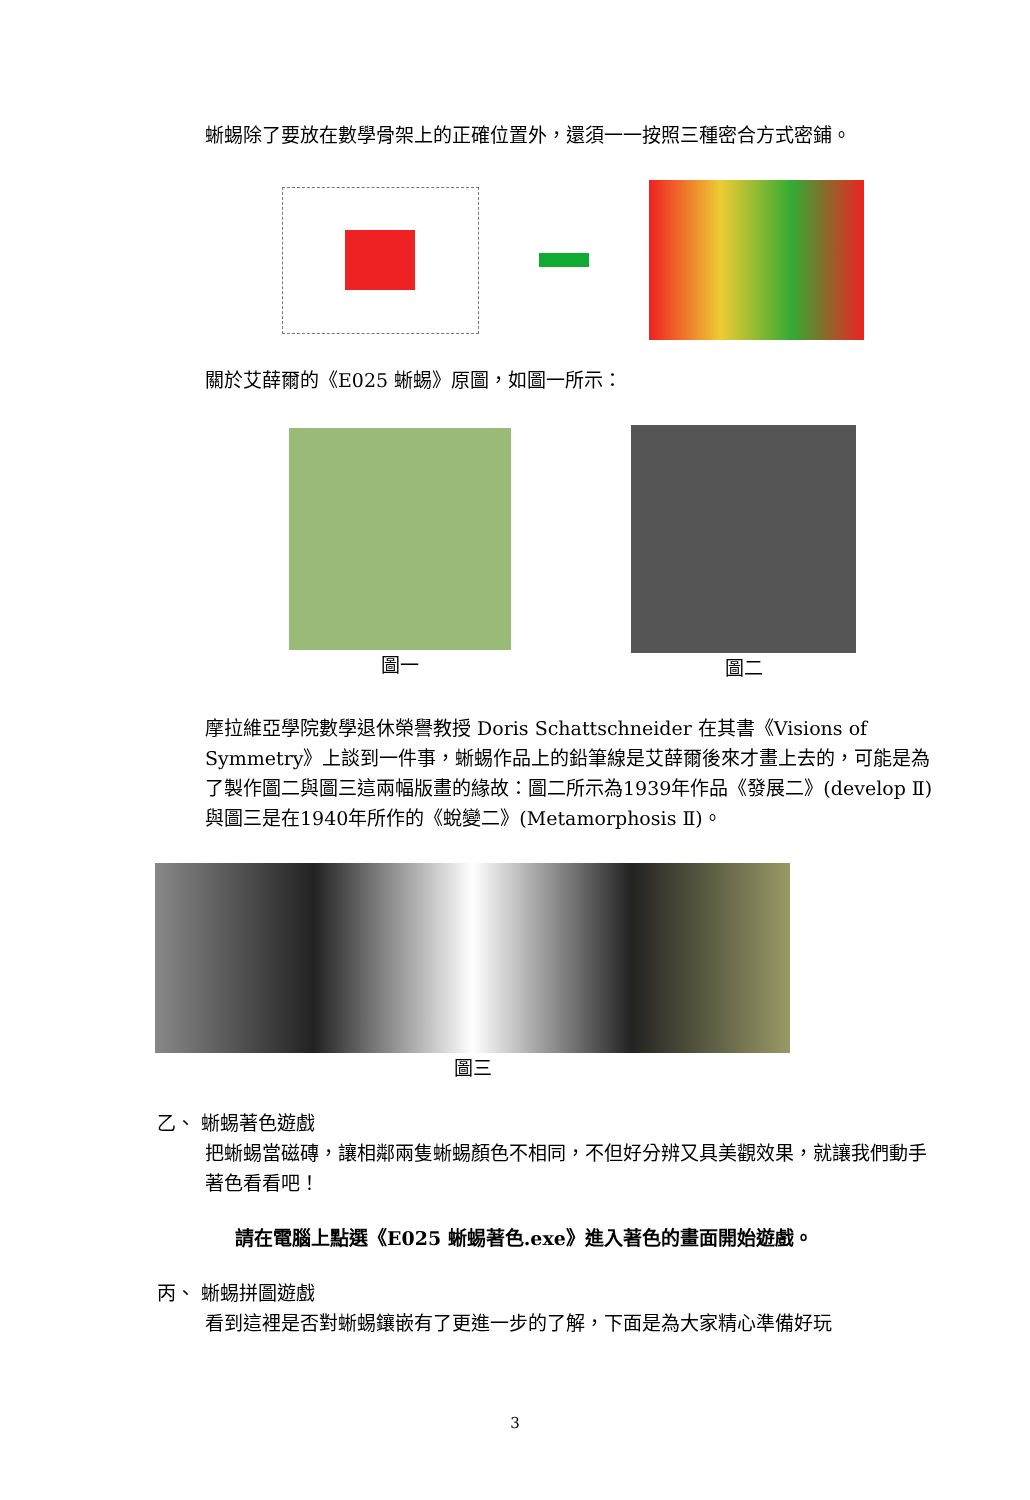蜥蜴除了要放在數學骨架上的正確位置外，還須一一按照三種密合方式密鋪。
關於艾薛爾的《E025 蜥蜴》原圖，如圖一所示：
圖一 圖二
摩拉維亞學院數學退休榮譽教授 Doris Schattschneider 在其書《Visions of Symmetry》上談到一件事，蜥蜴作品上的鉛筆線是艾薛爾後來才畫上去的，可能是為了製作圖二與圖三這兩幅版畫的緣故：圖二所示為1939年作品《發展二》(develop Ⅱ)與圖三是在1940年所作的《蛻變二》(Metamorphosis Ⅱ)。
圖三
乙、 蜥蜴著色遊戲
把蜥蜴當磁磚，讓相鄰兩隻蜥蜴顏色不相同，不但好分辨又具美觀效果，就讓我們動手著色看看吧！
請在電腦上點選《E025 蜥蜴著色.exe》進入著色的畫面開始遊戲。
丙、 蜥蜴拼圖遊戲
看到這裡是否對蜥蜴鑲嵌有了更進一步的了解，下面是為大家精心準備好玩
3